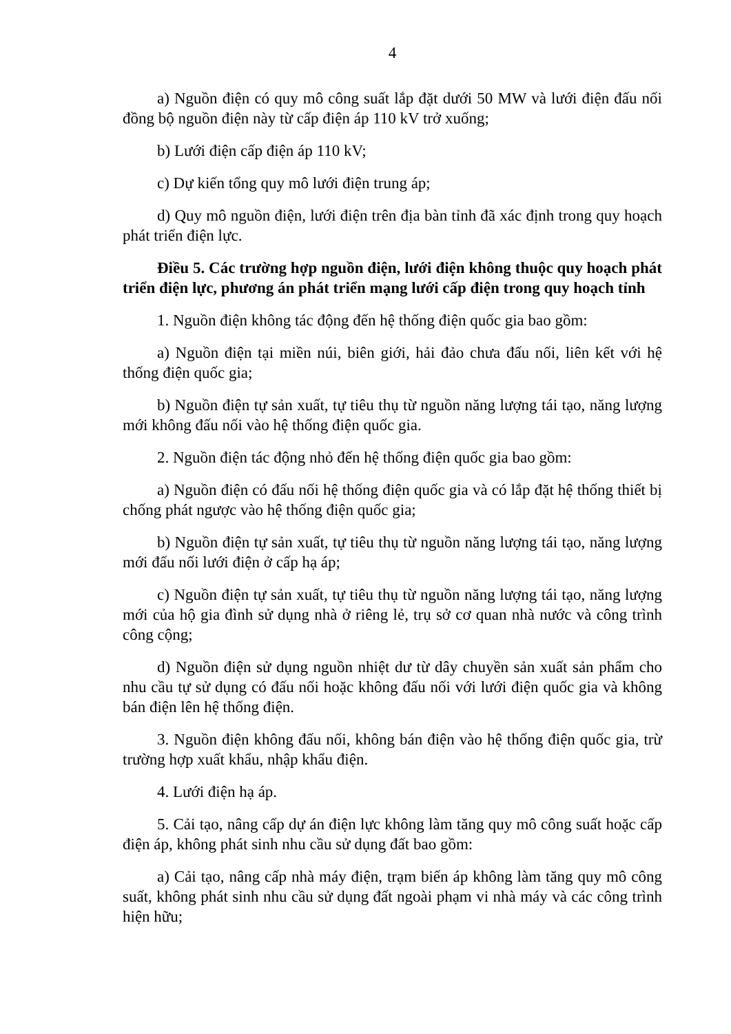4
a) Nguồn điện có quy mô công suất lắp đặt dưới 50 MW và lưới điện đấu nối đồng bộ nguồn điện này từ cấp điện áp 110 kV trở xuống;
b) Lưới điện cấp điện áp 110 kV;
c) Dự kiến tổng quy mô lưới điện trung áp;
d) Quy mô nguồn điện, lưới điện trên địa bàn tỉnh đã xác định trong quy hoạch phát triển điện lực.
Điều 5. Các trường hợp nguồn điện, lưới điện không thuộc quy hoạch phát triển điện lực, phương án phát triển mạng lưới cấp điện trong quy hoạch tỉnh
1. Nguồn điện không tác động đến hệ thống điện quốc gia bao gồm:
a) Nguồn điện tại miền núi, biên giới, hải đảo chưa đấu nối, liên kết với hệ thống điện quốc gia;
b) Nguồn điện tự sản xuất, tự tiêu thụ từ nguồn năng lượng tái tạo, năng lượng mới không đấu nối vào hệ thống điện quốc gia.
2. Nguồn điện tác động nhỏ đến hệ thống điện quốc gia bao gồm:
a) Nguồn điện có đấu nối hệ thống điện quốc gia và có lắp đặt hệ thống thiết bị chống phát ngược vào hệ thống điện quốc gia;
b) Nguồn điện tự sản xuất, tự tiêu thụ từ nguồn năng lượng tái tạo, năng lượng mới đấu nối lưới điện ở cấp hạ áp;
c) Nguồn điện tự sản xuất, tự tiêu thụ từ nguồn năng lượng tái tạo, năng lượng mới của hộ gia đình sử dụng nhà ở riêng lẻ, trụ sở cơ quan nhà nước và công trình công cộng;
d) Nguồn điện sử dụng nguồn nhiệt dư từ dây chuyền sản xuất sản phẩm cho nhu cầu tự sử dụng có đấu nối hoặc không đấu nối với lưới điện quốc gia và không bán điện lên hệ thống điện.
3. Nguồn điện không đấu nối, không bán điện vào hệ thống điện quốc gia, trừ trường hợp xuất khẩu, nhập khẩu điện.
4. Lưới điện hạ áp.
5. Cải tạo, nâng cấp dự án điện lực không làm tăng quy mô công suất hoặc cấp điện áp, không phát sinh nhu cầu sử dụng đất bao gồm:
a) Cải tạo, nâng cấp nhà máy điện, trạm biến áp không làm tăng quy mô công suất, không phát sinh nhu cầu sử dụng đất ngoài phạm vi nhà máy và các công trình hiện hữu;